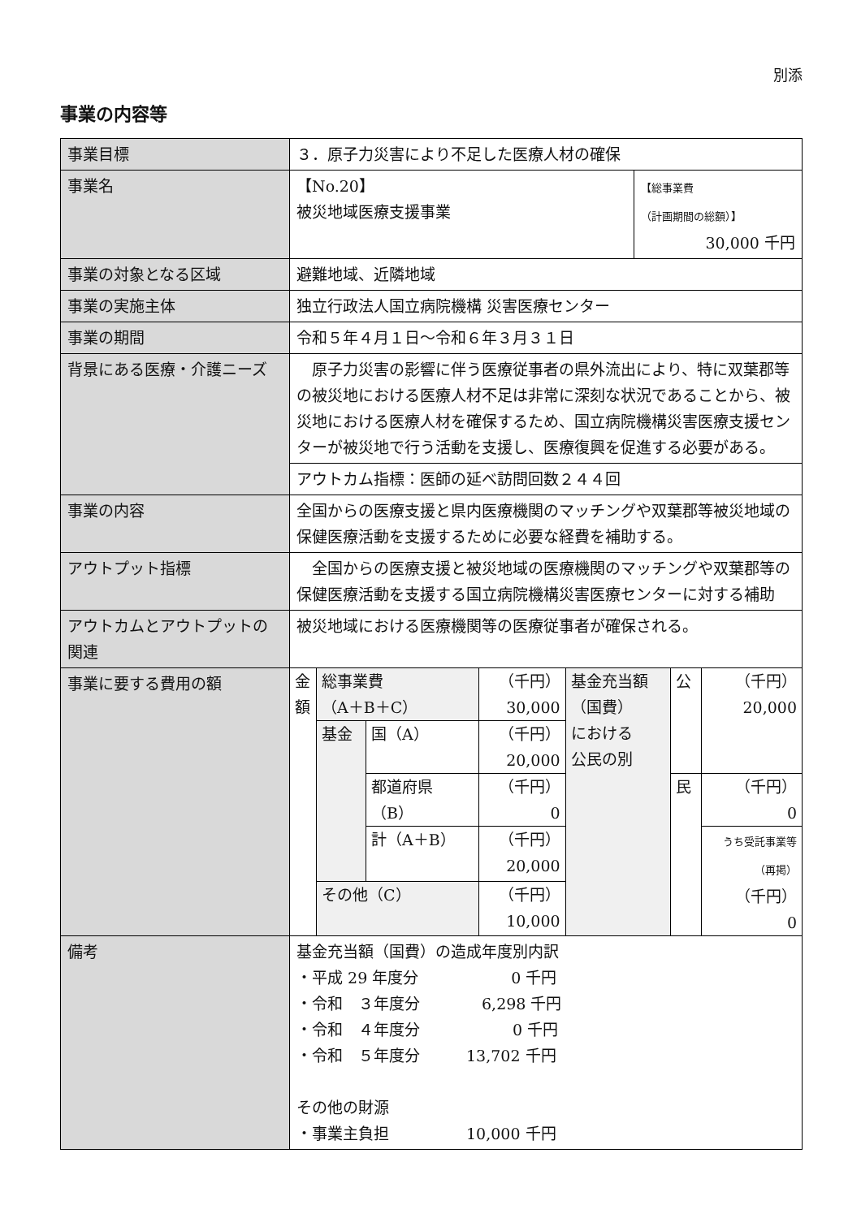別添
事業の内容等
| 事業目標 | ３．原子力災害により不足した医療人材の確保 | |
| 事業名 | 【No.20】 被災地域医療支援事業 | 【総事業費 （計画期間の総額）】 30,000 千円 |
| 事業の対象となる区域 | 避難地域、近隣地域 | |
| 事業の実施主体 | 独立行政法人国立病院機構 災害医療センター | |
| 事業の期間 | 令和５年４月１日～令和６年３月３１日 | |
| 背景にある医療・介護ニーズ | 原子力災害の影響に伴う医療従事者の県外流出により、特に双葉郡等の被災地における医療人材不足は非常に深刻な状況であることから、被災地における医療人材を確保するため、国立病院機構災害医療支援センターが被災地で行う活動を支援し、医療復興を促進する必要がある。 | |
| | アウトカム指標：医師の延べ訪問回数２４４回 | |
| 事業の内容 | 全国からの医療支援と県内医療機関のマッチングや双葉郡等被災地域の保健医療活動を支援するために必要な経費を補助する。 | |
| アウトプット指標 | 全国からの医療支援と被災地域の医療機関のマッチングや双葉郡等の保健医療活動を支援する国立病院機構災害医療センターに対する補助 | |
| アウトカムとアウトプットの関連 | 被災地域における医療機関等の医療従事者が確保される。 | |
| 事業に要する費用の額 | / 金額 / 総事業費 （A＋B＋C） / / （千円） 30,000 / 基金充当額 （国費） における 公民の別 / 公 / （千円） 20,000 / / / 基金 / 国（A） / （千円） 20,000 / / / / / / / 都道府県 （B） / （千円） 0 / / 民 / （千円） 0 / / / / 計（A＋B） / （千円） 20,000 / / / うち受託事業等 （再掲） （千円） 0 / / / その他（C） / / （千円） 10,000 / / / / | |
| 備考 | 基金充当額（国費）の造成年度別内訳 ・平成 29 年度分 0 千円 ・令和 ３年度分 6,298 千円 ・令和 ４年度分 0 千円 ・令和 ５年度分 13,702 千円 その他の財源 ・事業主負担 10,000 千円 | |